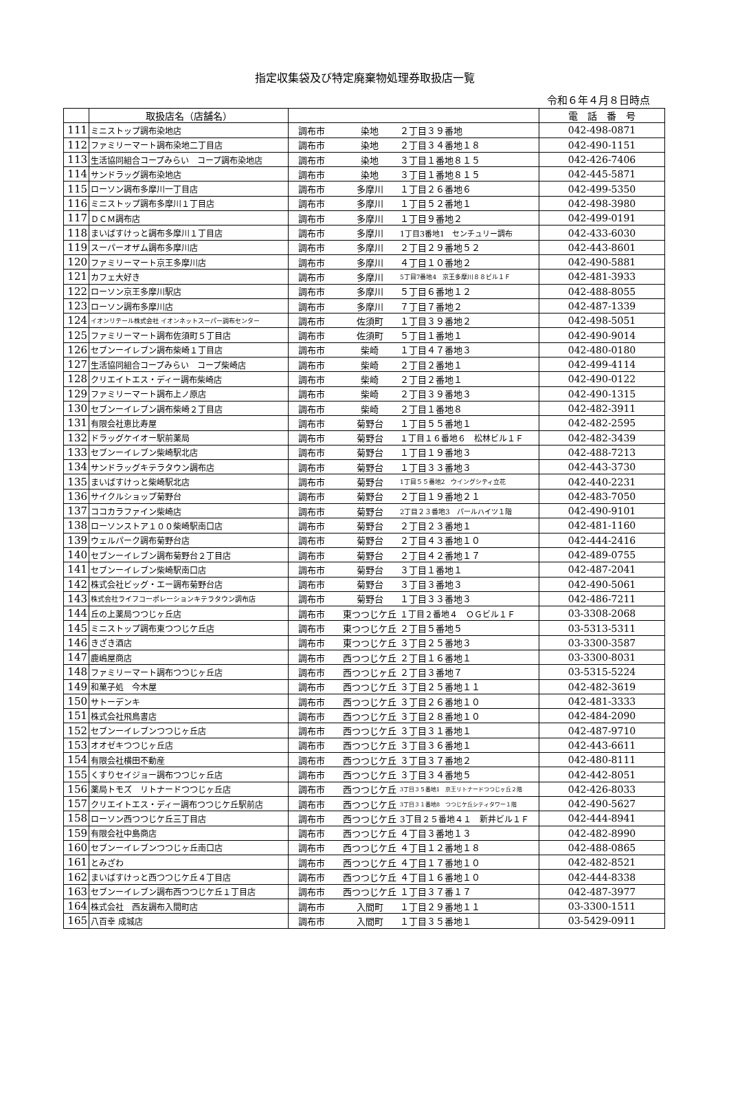指定収集袋及び特定廃棄物処理券取扱店一覧
令和６年４月８日時点
| | 取扱店名（店舗名） | | | | 電 話 番 号 |
| --- | --- | --- | --- | --- | --- |
| 111 | ミニストップ調布染地店 | 調布市 | 染地 | ２丁目３９番地 | 042-498-0871 |
| 112 | ファミリーマート調布染地二丁目店 | 調布市 | 染地 | ２丁目３４番地１８ | 042-490-1151 |
| 113 | 生活協同組合コープみらい コープ調布染地店 | 調布市 | 染地 | ３丁目１番地８１５ | 042-426-7406 |
| 114 | サンドラッグ調布染地店 | 調布市 | 染地 | ３丁目１番地８１５ | 042-445-5871 |
| 115 | ローソン調布多摩川一丁目店 | 調布市 | 多摩川 | １丁目２６番地６ | 042-499-5350 |
| 116 | ミニストップ調布多摩川１丁目店 | 調布市 | 多摩川 | １丁目５２番地１ | 042-498-3980 |
| 117 | ＤＣＭ調布店 | 調布市 | 多摩川 | １丁目９番地２ | 042-499-0191 |
| 118 | まいばすけっと調布多摩川１丁目店 | 調布市 | 多摩川 | 1丁目3番地1 センチュリー調布 | 042-433-6030 |
| 119 | スーパーオザム調布多摩川店 | 調布市 | 多摩川 | ２丁目２９番地５２ | 042-443-8601 |
| 120 | ファミリーマート京王多摩川店 | 調布市 | 多摩川 | ４丁目１０番地２ | 042-490-5881 |
| 121 | カフェ大好き | 調布市 | 多摩川 | 5丁目7番地4 京王多摩川８８ビル１Ｆ | 042-481-3933 |
| 122 | ローソン京王多摩川駅店 | 調布市 | 多摩川 | ５丁目６番地１２ | 042-488-8055 |
| 123 | ローソン調布多摩川店 | 調布市 | 多摩川 | ７丁目７番地２ | 042-487-1339 |
| 124 | イオンリテール株式会社 イオンネットスーパー調布センター | 調布市 | 佐須町 | １丁目３９番地２ | 042-498-5051 |
| 125 | ファミリーマート調布佐須町５丁目店 | 調布市 | 佐須町 | ５丁目１番地１ | 042-490-9014 |
| 126 | セブンーイレブン調布柴崎１丁目店 | 調布市 | 柴崎 | １丁目４７番地３ | 042-480-0180 |
| 127 | 生活協同組合コープみらい コープ柴崎店 | 調布市 | 柴崎 | ２丁目２番地１ | 042-499-4114 |
| 128 | クリエイトエス・ディー調布柴崎店 | 調布市 | 柴崎 | ２丁目２番地１ | 042-490-0122 |
| 129 | ファミリーマート調布上ノ原店 | 調布市 | 柴崎 | ２丁目３９番地３ | 042-490-1315 |
| 130 | セブンーイレブン調布柴崎２丁目店 | 調布市 | 柴崎 | ２丁目１番地８ | 042-482-3911 |
| 131 | 有限会社恵比寿屋 | 調布市 | 菊野台 | １丁目５５番地１ | 042-482-2595 |
| 132 | ドラッグケイオー駅前薬局 | 調布市 | 菊野台 | １丁目１６番地６ 松林ビル１Ｆ | 042-482-3439 |
| 133 | セブンーイレブン柴崎駅北店 | 調布市 | 菊野台 | １丁目１９番地３ | 042-488-7213 |
| 134 | サンドラッグキテラタウン調布店 | 調布市 | 菊野台 | １丁目３３番地３ | 042-443-3730 |
| 135 | まいばすけっと柴崎駅北店 | 調布市 | 菊野台 | 1丁目５５番地2 ウイングシティ立花 | 042-440-2231 |
| 136 | サイクルショップ菊野台 | 調布市 | 菊野台 | ２丁目１９番地２１ | 042-483-7050 |
| 137 | ココカラファイン柴崎店 | 調布市 | 菊野台 | 2丁目２３番地3 パールハイツ１階 | 042-490-9101 |
| 138 | ローソンストア１００柴崎駅南口店 | 調布市 | 菊野台 | ２丁目２３番地１ | 042-481-1160 |
| 139 | ウェルパーク調布菊野台店 | 調布市 | 菊野台 | ２丁目４３番地１０ | 042-444-2416 |
| 140 | セブンーイレブン調布菊野台２丁目店 | 調布市 | 菊野台 | ２丁目４２番地１７ | 042-489-0755 |
| 141 | セブンーイレブン柴崎駅南口店 | 調布市 | 菊野台 | ３丁目１番地１ | 042-487-2041 |
| 142 | 株式会社ビッグ・エー調布菊野台店 | 調布市 | 菊野台 | ３丁目３番地３ | 042-490-5061 |
| 143 | 株式会社ライフコーポレーションキテラタウン調布店 | 調布市 | 菊野台 | １丁目３３番地３ | 042-486-7211 |
| 144 | 丘の上薬局つつじヶ丘店 | 調布市 | 東つつじケ丘 | １丁目２番地４ ＯＧビル１Ｆ | 03-3308-2068 |
| 145 | ミニストップ調布東つつじケ丘店 | 調布市 | 東つつじケ丘 | ２丁目５番地５ | 03-5313-5311 |
| 146 | きざき酒店 | 調布市 | 東つつじケ丘 | ３丁目２５番地３ | 03-3300-3587 |
| 147 | 鹿嶋屋商店 | 調布市 | 西つつじケ丘 | ２丁目１６番地１ | 03-3300-8031 |
| 148 | ファミリーマート調布つつじヶ丘店 | 調布市 | 西つつじヶ丘 | ２丁目３番地７ | 03-5315-5224 |
| 149 | 和菓子処 今木屋 | 調布市 | 西つつじケ丘 | ３丁目２５番地１１ | 042-482-3619 |
| 150 | サトーデンキ | 調布市 | 西つつじケ丘 | ３丁目２６番地１０ | 042-481-3333 |
| 151 | 株式会社飛鳥書店 | 調布市 | 西つつじケ丘 | ３丁目２８番地１０ | 042-484-2090 |
| 152 | セブンーイレブンつつじヶ丘店 | 調布市 | 西つつじケ丘 | ３丁目３１番地１ | 042-487-9710 |
| 153 | オオゼキつつじヶ丘店 | 調布市 | 西つつじケ丘 | ３丁目３６番地１ | 042-443-6611 |
| 154 | 有限会社横田不動産 | 調布市 | 西つつじケ丘 | ３丁目３７番地２ | 042-480-8111 |
| 155 | くすりセイジョー調布つつじヶ丘店 | 調布市 | 西つつじケ丘 | ３丁目３４番地５ | 042-442-8051 |
| 156 | 薬局トモズ リトナードつつじヶ丘店 | 調布市 | 西つつじケ丘 | 3丁目３５番地1 京王リトナードつつじヶ丘２階 | 042-426-8033 |
| 157 | クリエイトエス・ディー調布つつじケ丘駅前店 | 調布市 | 西つつじケ丘 | 3丁目３１番地8 つつじケ丘シティタワー１階 | 042-490-5627 |
| 158 | ローソン西つつじケ丘三丁目店 | 調布市 | 西つつじケ丘 | 3丁目２５番地４１ 新井ビル１Ｆ | 042-444-8941 |
| 159 | 有限会社中島商店 | 調布市 | 西つつじケ丘 | ４丁目３番地１３ | 042-482-8990 |
| 160 | セブンーイレブンつつじヶ丘南口店 | 調布市 | 西つつじケ丘 | ４丁目１２番地１８ | 042-488-0865 |
| 161 | とみざわ | 調布市 | 西つつじケ丘 | ４丁目１７番地１０ | 042-482-8521 |
| 162 | まいばすけっと西つつじケ丘４丁目店 | 調布市 | 西つつじケ丘 | ４丁目１６番地１０ | 042-444-8338 |
| 163 | セブンーイレブン調布西つつじケ丘１丁目店 | 調布市 | 西つつじケ丘 | １丁目３７番１７ | 042-487-3977 |
| 164 | 株式会社 西友調布入間町店 | 調布市 | 入間町 | １丁目２９番地１１ | 03-3300-1511 |
| 165 | 八百幸 成城店 | 調布市 | 入間町 | １丁目３５番地１ | 03-5429-0911 |